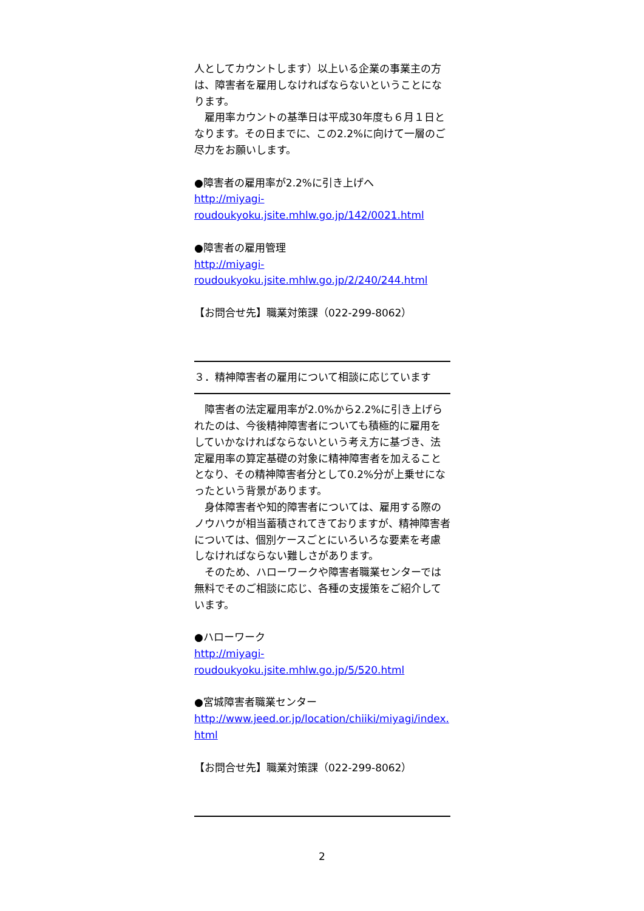人としてカウントします）以上いる企業の事業主の方は、障害者を雇用しなければならないということになります。
　雇用率カウントの基準日は平成30年度も６月１日となります。その日までに、この2.2%に向けて一層のご尽力をお願いします。
●障害者の雇用率が2.2%に引き上げへ
http://miyagi-
roudoukyoku.jsite.mhlw.go.jp/142/0021.html
●障害者の雇用管理
http://miyagi-
roudoukyoku.jsite.mhlw.go.jp/2/240/244.html
【お問合せ先】職業対策課（022-299-8062）
３．精神障害者の雇用について相談に応じています
　障害者の法定雇用率が2.0%から2.2%に引き上げられたのは、今後精神障害者についても積極的に雇用をしていかなければならないという考え方に基づき、法定雇用率の算定基礎の対象に精神障害者を加えることとなり、その精神障害者分として0.2%分が上乗せになったという背景があります。
　身体障害者や知的障害者については、雇用する際のノウハウが相当蓄積されてきておりますが、精神障害者については、個別ケースごとにいろいろな要素を考慮しなければならない難しさがあります。
　そのため、ハローワークや障害者職業センターでは無料でそのご相談に応じ、各種の支援策をご紹介しています。
●ハローワーク
http://miyagi-
roudoukyoku.jsite.mhlw.go.jp/5/520.html
●宮城障害者職業センター
http://www.jeed.or.jp/location/chiiki/miyagi/index.html
【お問合せ先】職業対策課（022-299-8062）
2